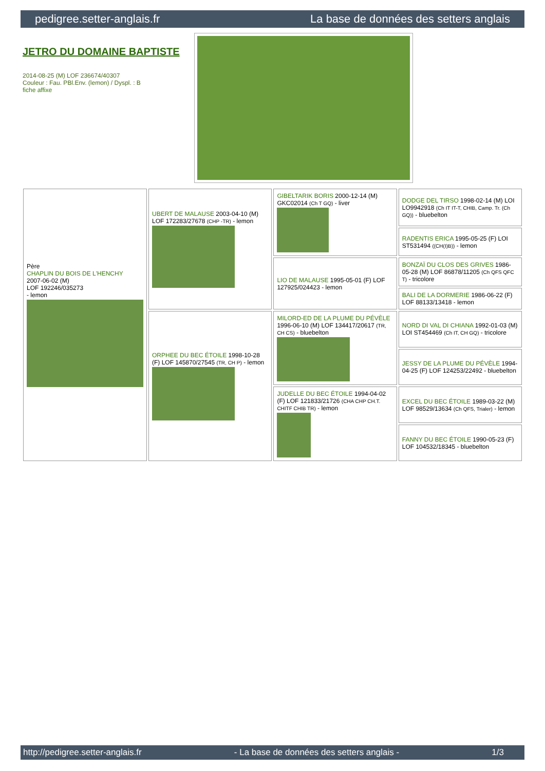pedigree.setter-anglais.fr La base de données des setters anglais
JETRO DU DOMAINE BAPTISTE
2014-08-25 (M) LOF 236674/40307
Couleur : Fau. PBl.Env. (lemon) / Dyspl. : B
fiche affixe
| Père CHAPLIN DU BOIS DE L'HENCHY 2007-06-02 (M) LOF 192246/035273 - lemon | UBERT DE MALAUSE 2003-04-10 (M) LOF 172283/27678 (CHP -TR) - lemon | GIBELTARIK BORIS 2000-12-14 (M) GKC02014 (Ch T GQ) - liver | DODGE DEL TIRSO 1998-02-14 (M) LOI LO9942918 (Ch IT IT-T, CHIB, Camp. Tr. (Ch GQ)) - bluebelton |
| | | | RADENTIS ERICA 1995-05-25 (F) LOI ST531494 ((CH(I)B)) - lemon |
| | | LIO DE MALAUSE 1995-05-01 (F) LOF 127925/024423 - lemon | BONZAÏ DU CLOS DES GRIVES 1986-05-28 (M) LOF 86878/11205 (Ch QFS QFC T) - tricolore |
| | | | BALI DE LA DORMERIE 1986-06-22 (F) LOF 88133/13418 - lemon |
| | ORPHEE DU BEC ÉTOILE 1998-10-28 (F) LOF 145870/27545 (TR, CH P) - lemon | MILORD-ED DE LA PLUME DU PÉVÈLE 1996-06-10 (M) LOF 134417/20617 (TR, CH CS) - bluebelton | NORD DI VAL DI CHIANA 1992-01-03 (M) LOI ST454469 (Ch IT, CH GQ) - tricolore |
| | | | JESSY DE LA PLUME DU PÉVÈLE 1994-04-25 (F) LOF 124253/22492 - bluebelton |
| | | JUDELLE DU BEC ÉTOILE 1994-04-02 (F) LOF 121833/21726 (CHA CHP CH.T. CHITF CHIB TR) - lemon | EXCEL DU BEC ÉTOILE 1989-03-22 (M) LOF 98529/13634 (Ch QFS, Trialer) - lemon |
| | | | FANNY DU BEC ÉTOILE 1990-05-23 (F) LOF 104532/18345 - bluebelton |
http://pedigree.setter-anglais.fr - La base de données des setters anglais - 1/3